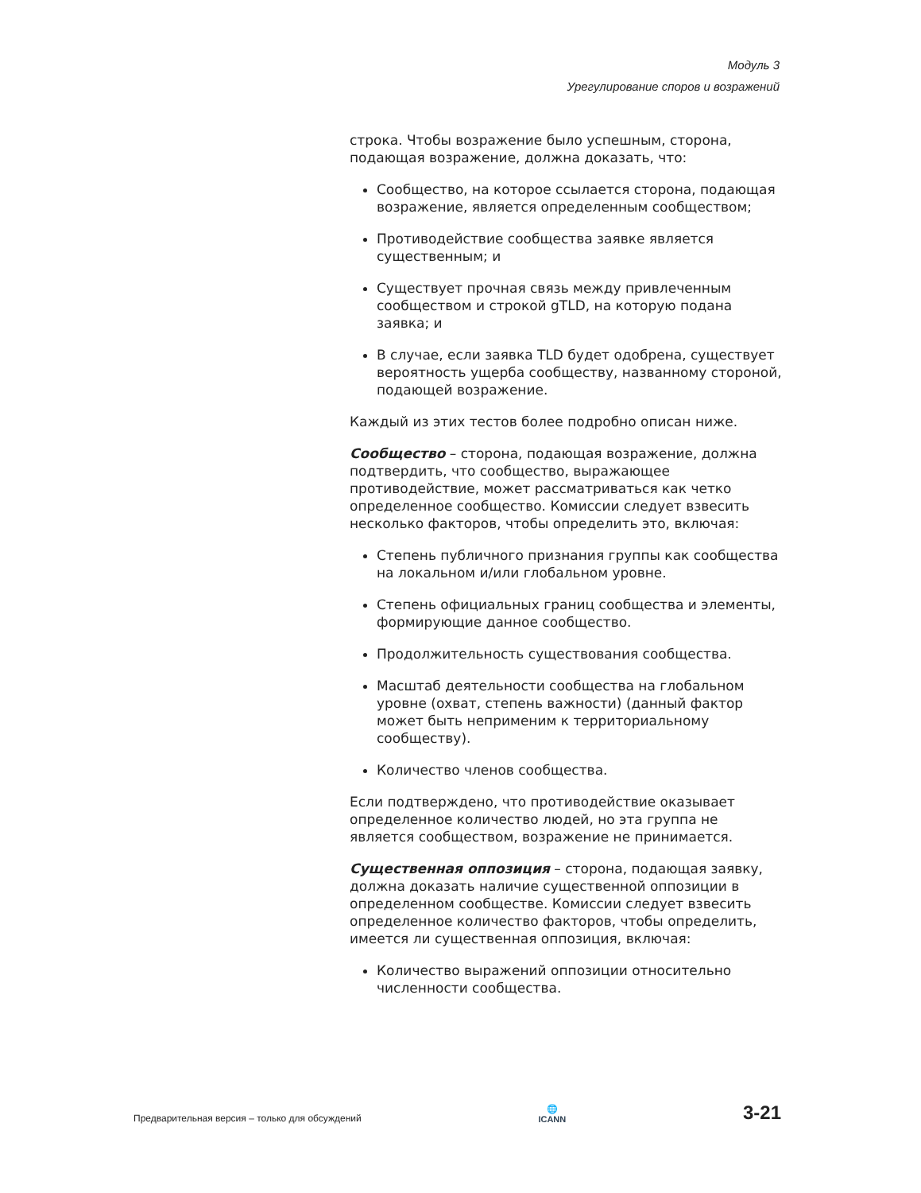Модуль 3
Урегулирование споров и возражений
строка. Чтобы возражение было успешным, сторона, подающая возражение, должна доказать, что:
Сообщество, на которое ссылается сторона, подающая возражение, является определенным сообществом;
Противодействие сообщества заявке является существенным; и
Существует прочная связь между привлеченным сообществом и строкой gTLD, на которую подана заявка; и
В случае, если заявка TLD будет одобрена, существует вероятность ущерба сообществу, названному стороной, подающей возражение.
Каждый из этих тестов более подробно описан ниже.
Сообщество – сторона, подающая возражение, должна подтвердить, что сообщество, выражающее противодействие, может рассматриваться как четко определенное сообщество. Комиссии следует взвесить несколько факторов, чтобы определить это, включая:
Степень публичного признания группы как сообщества на локальном и/или глобальном уровне.
Степень официальных границ сообщества и элементы, формирующие данное сообщество.
Продолжительность существования сообщества.
Масштаб деятельности сообщества на глобальном уровне (охват, степень важности) (данный фактор может быть неприменим к территориальному сообществу).
Количество членов сообщества.
Если подтверждено, что противодействие оказывает определенное количество людей, но эта группа не является сообществом, возражение не принимается.
Существенная оппозиция – сторона, подающая заявку, должна доказать наличие существенной оппозиции в определенном сообществе. Комиссии следует взвесить определенное количество факторов, чтобы определить, имеется ли существенная оппозиция, включая:
Количество выражений оппозиции относительно численности сообщества.
Предварительная версия – только для обсуждений
🌐
ICANN
3-21